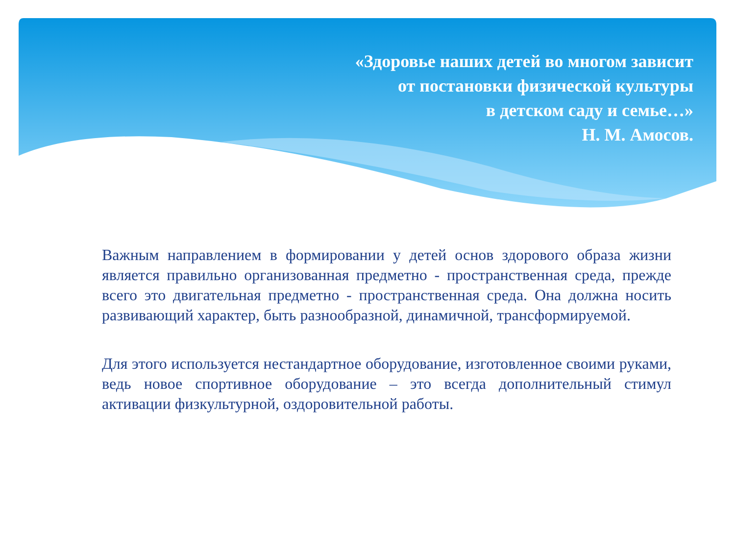«Здоровье наших детей во многом зависит
от постановки физической культуры
в детском саду и семье…»
Н. М. Амосов.
Важным направлением в формировании у детей основ здорового образа жизни является правильно организованная предметно - пространственная среда, прежде всего это двигательная предметно - пространственная среда. Она должна носить развивающий характер, быть разнообразной, динамичной, трансформируемой.
Для этого используется нестандартное оборудование, изготовленное своими руками, ведь новое спортивное оборудование – это всегда дополнительный стимул активации физкультурной, оздоровительной работы.